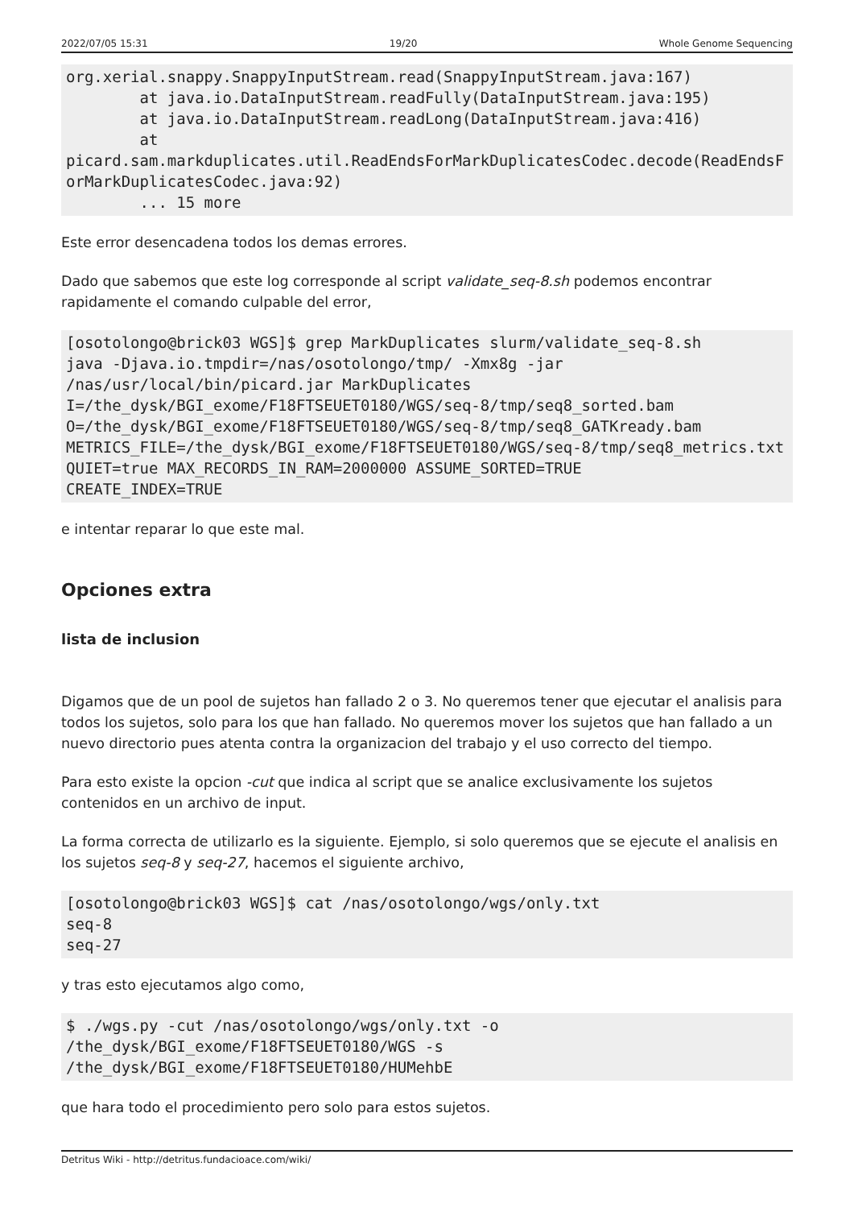2022/07/05 15:31 19/20 Whole Genome Sequencing
org.xerial.snappy.SnappyInputStream.read(SnappyInputStream.java:167)
        at java.io.DataInputStream.readFully(DataInputStream.java:195)
        at java.io.DataInputStream.readLong(DataInputStream.java:416)
        at
picard.sam.markduplicates.util.ReadEndsForMarkDuplicatesCodec.decode(ReadEndsForMarkDuplicatesCodec.java:92)
        ... 15 more
Este error desencadena todos los demas errores.
Dado que sabemos que este log corresponde al script validate_seq-8.sh podemos encontrar rapidamente el comando culpable del error,
[osotolongo@brick03 WGS]$ grep MarkDuplicates slurm/validate_seq-8.sh
java -Djava.io.tmpdir=/nas/osotolongo/tmp/ -Xmx8g -jar
/nas/usr/local/bin/picard.jar MarkDuplicates
I=/the_dysk/BGI_exome/F18FTSEUET0180/WGS/seq-8/tmp/seq8_sorted.bam
O=/the_dysk/BGI_exome/F18FTSEUET0180/WGS/seq-8/tmp/seq8_GATKready.bam
METRICS_FILE=/the_dysk/BGI_exome/F18FTSEUET0180/WGS/seq-8/tmp/seq8_metrics.txt QUIET=true MAX_RECORDS_IN_RAM=2000000 ASSUME_SORTED=TRUE
CREATE_INDEX=TRUE
e intentar reparar lo que este mal.
Opciones extra
lista de inclusion
Digamos que de un pool de sujetos han fallado 2 o 3. No queremos tener que ejecutar el analisis para todos los sujetos, solo para los que han fallado. No queremos mover los sujetos que han fallado a un nuevo directorio pues atenta contra la organizacion del trabajo y el uso correcto del tiempo.
Para esto existe la opcion -cut que indica al script que se analice exclusivamente los sujetos contenidos en un archivo de input.
La forma correcta de utilizarlo es la siguiente. Ejemplo, si solo queremos que se ejecute el analisis en los sujetos seq-8 y seq-27, hacemos el siguiente archivo,
[osotolongo@brick03 WGS]$ cat /nas/osotolongo/wgs/only.txt
seq-8
seq-27
y tras esto ejecutamos algo como,
$ ./wgs.py -cut /nas/osotolongo/wgs/only.txt -o
/the_dysk/BGI_exome/F18FTSEUET0180/WGS -s
/the_dysk/BGI_exome/F18FTSEUET0180/HUMehbE
que hara todo el procedimiento pero solo para estos sujetos.
Detritus Wiki - http://detritus.fundacioace.com/wiki/